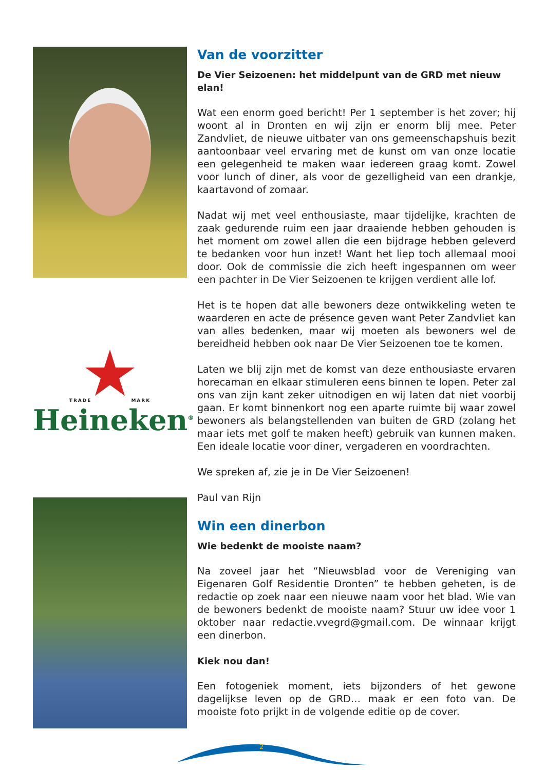TRADE MARK
Heineken<sup>®</sup>
Van de voorzitter
De Vier Seizoenen: het middelpunt van de GRD met nieuw elan!
Wat een enorm goed bericht! Per 1 september is het zover; hij woont al in Dronten en wij zijn er enorm blij mee. Peter Zandvliet, de nieuwe uitbater van ons gemeenschapshuis bezit aantoonbaar veel ervaring met de kunst om van onze locatie een gelegenheid te maken waar iedereen graag komt. Zowel voor lunch of diner, als voor de gezelligheid van een drankje, kaartavond of zomaar.
Nadat wij met veel enthousiaste, maar tijdelijke, krachten de zaak gedurende ruim een jaar draaiende hebben gehouden is het moment om zowel allen die een bijdrage hebben geleverd te bedanken voor hun inzet! Want het liep toch allemaal mooi door. Ook de commissie die zich heeft ingespannen om weer een pachter in De Vier Seizoenen te krijgen verdient alle lof.
Het is te hopen dat alle bewoners deze ontwikkeling weten te waarderen en acte de présence geven want Peter Zandvliet kan van alles bedenken, maar wij moeten als bewoners wel de bereidheid hebben ook naar De Vier Seizoenen toe te komen.
Laten we blij zijn met de komst van deze enthousiaste ervaren horecaman en elkaar stimuleren eens binnen te lopen. Peter zal ons van zijn kant zeker uitnodigen en wij laten dat niet voorbij gaan. Er komt binnenkort nog een aparte ruimte bij waar zowel bewoners als belangstellenden van buiten de GRD (zolang het maar iets met golf te maken heeft) gebruik van kunnen maken. Een ideale locatie voor diner, vergaderen en voordrachten.
We spreken af, zie je in De Vier Seizoenen!
Paul van Rijn
Win een dinerbon
Wie bedenkt de mooiste naam?
Na zoveel jaar het “Nieuwsblad voor de Vereniging van Eigenaren Golf Residentie Dronten” te hebben geheten, is de redactie op zoek naar een nieuwe naam voor het blad. Wie van de bewoners bedenkt de mooiste naam? Stuur uw idee voor 1 oktober naar redactie.vvegrd@gmail.com. De winnaar krijgt een dinerbon.
Kiek nou dan!
Een fotogeniek moment, iets bijzonders of het gewone dagelijkse leven op de GRD… maak er een foto van. De mooiste foto prijkt in de volgende editie op de cover.
2